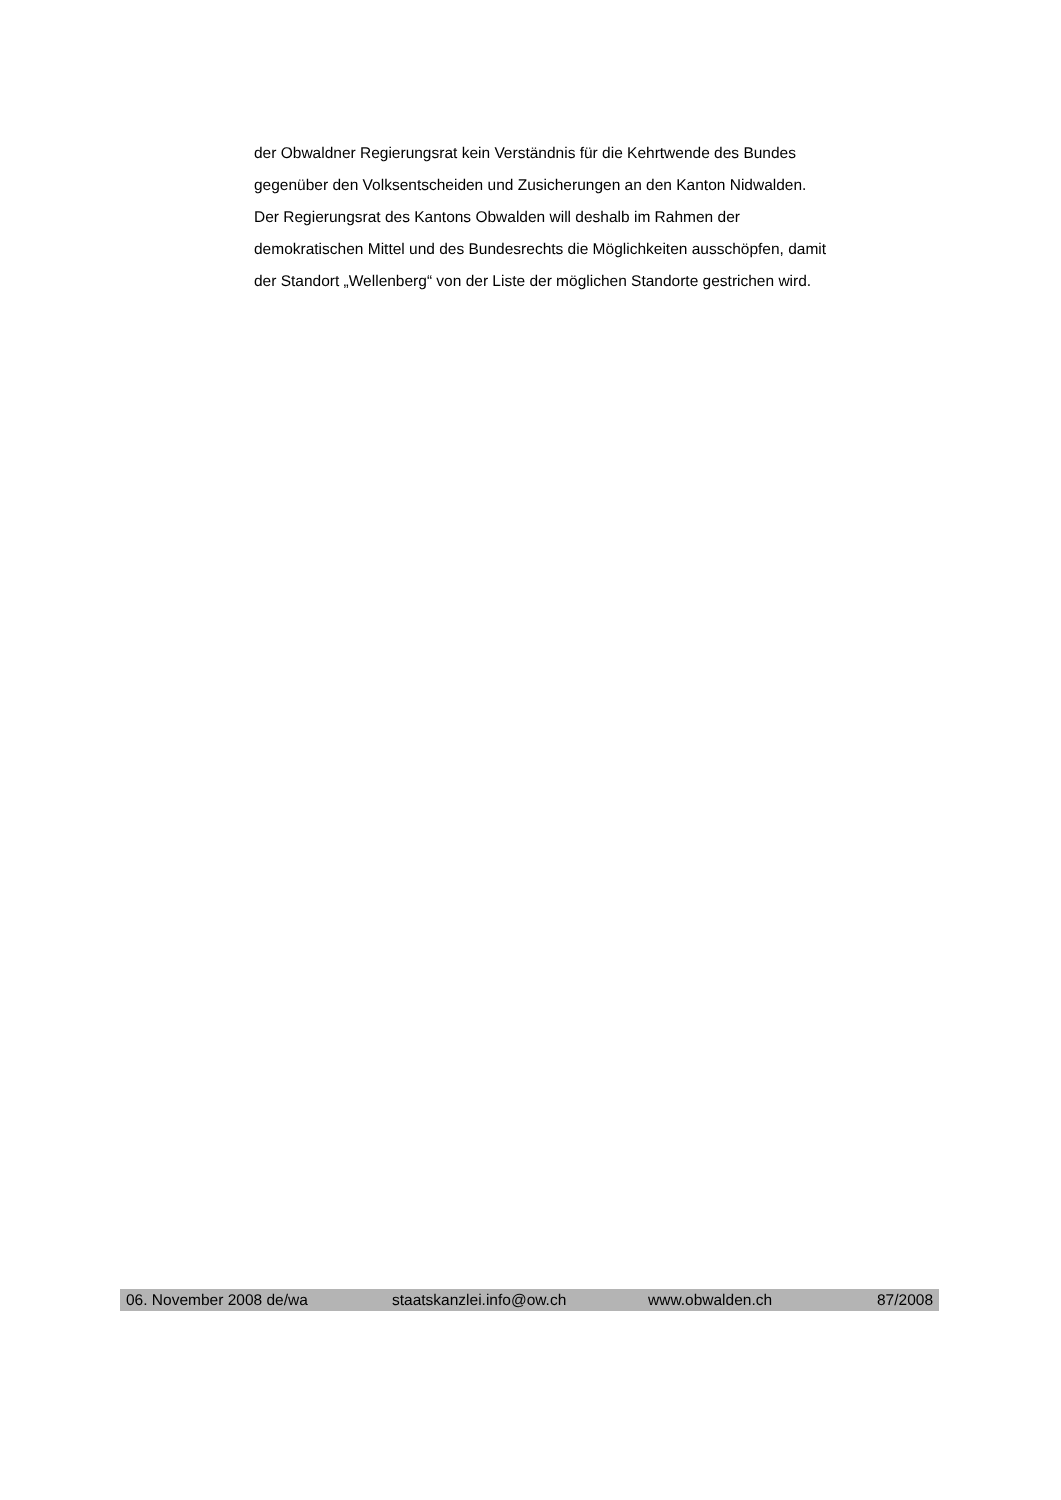der Obwaldner Regierungsrat kein Verständnis für die Kehrtwende des Bundes gegenüber den Volksentscheiden und Zusicherungen an den Kanton Nidwalden. Der Regierungsrat des Kantons Obwalden will deshalb im Rahmen der demokratischen Mittel und des Bundesrechts die Möglichkeiten ausschöpfen, damit der Standort „Wellenberg“ von der Liste der möglichen Standorte gestrichen wird.
06. November 2008 de/wa staatskanzlei.info@ow.ch
www.obwalden.ch 87/2008